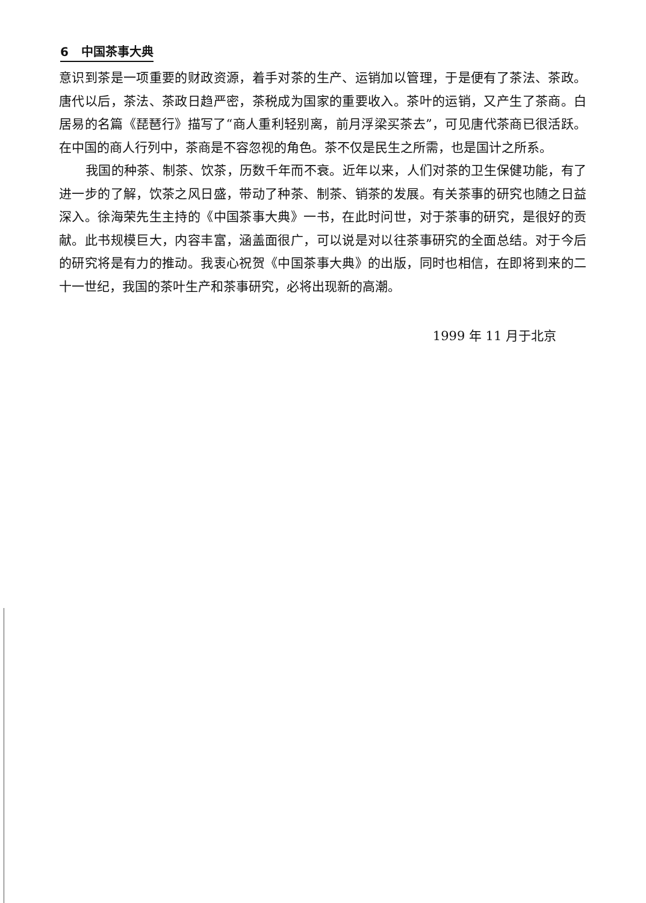6 中国茶事大典
意识到茶是一项重要的财政资源，着手对茶的生产、运销加以管理，于是便有了茶法、茶政。唐代以后，茶法、茶政日趋严密，茶税成为国家的重要收入。茶叶的运销，又产生了茶商。白居易的名篇《琵琶行》描写了“商人重利轻别离，前月浮梁买茶去”，可见唐代茶商已很活跃。在中国的商人行列中，茶商是不容忽视的角色。茶不仅是民生之所需，也是国计之所系。
我国的种茶、制茶、饮茶，历数千年而不衰。近年以来，人们对茶的卫生保健功能，有了进一步的了解，饮茶之风日盛，带动了种茶、制茶、销茶的发展。有关茶事的研究也随之日益深入。徐海荣先生主持的《中国茶事大典》一书，在此时问世，对于茶事的研究，是很好的贡献。此书规模巨大，内容丰富，涵盖面很广，可以说是对以往茶事研究的全面总结。对于今后的研究将是有力的推动。我衷心祝贺《中国茶事大典》的出版，同时也相信，在即将到来的二十一世纪，我国的茶叶生产和茶事研究，必将出现新的高潮。
1999 年 11 月于北京